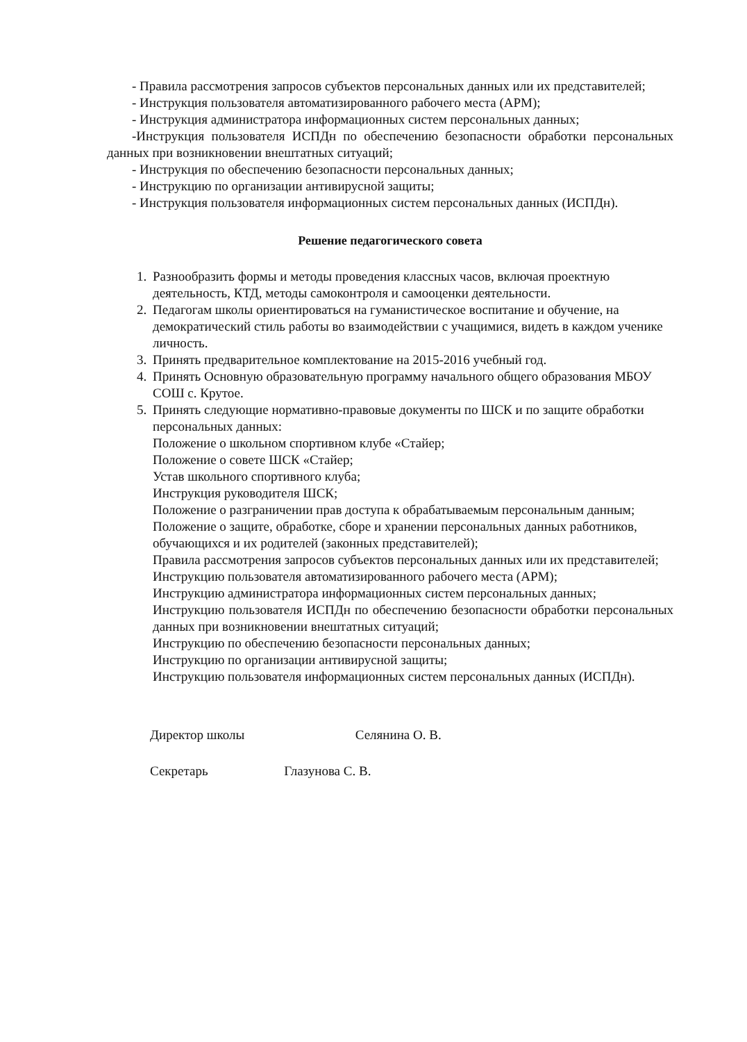- Правила рассмотрения запросов субъектов персональных данных или их представителей;
- Инструкция пользователя автоматизированного рабочего места (АРМ);
- Инструкция администратора информационных систем персональных данных;
-Инструкция пользователя ИСПДн по обеспечению безопасности обработки персональных данных при возникновении внештатных ситуаций;
- Инструкция по обеспечению безопасности персональных данных;
- Инструкцию по организации антивирусной защиты;
- Инструкция пользователя информационных систем персональных данных (ИСПДн).
Решение педагогического совета
1. Разнообразить формы и методы проведения классных часов, включая проектную деятельность, КТД, методы самоконтроля и самооценки деятельности.
2. Педагогам школы ориентироваться на гуманистическое воспитание и обучение, на демократический стиль работы во взаимодействии с учащимися, видеть в каждом ученике личность.
3. Принять предварительное комплектование на 2015-2016 учебный год.
4. Принять Основную образовательную программу начального общего образования МБОУ СОШ с. Крутое.
5. Принять следующие нормативно-правовые документы по ШСК и по защите обработки персональных данных:
Положение о школьном спортивном клубе «Стайер;
Положение о совете ШСК «Стайер;
Устав школьного спортивного клуба;
Инструкция руководителя ШСК;
Положение о разграничении прав доступа к обрабатываемым персональным данным;
Положение о защите, обработке, сборе и хранении персональных данных работников, обучающихся и их родителей (законных представителей);
Правила рассмотрения запросов субъектов персональных данных или их представителей;
Инструкцию пользователя автоматизированного рабочего места (АРМ);
Инструкцию администратора информационных систем персональных данных;
Инструкцию пользователя ИСПДн по обеспечению безопасности обработки персональных данных при возникновении внештатных ситуаций;
Инструкцию по обеспечению безопасности персональных данных;
Инструкцию по организации антивирусной защиты;
Инструкцию пользователя информационных систем персональных данных (ИСПДн).
Директор школы Селянина О. В.
Секретарь Глазунова С. В.